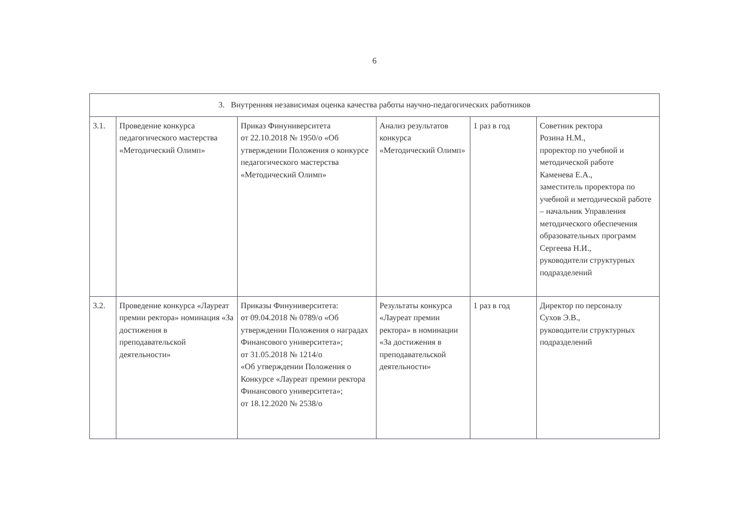6
| 3. Внутренняя независимая оценка качества работы научно-педагогических работников | | | | | |
| --- | --- | --- | --- | --- | --- |
| 3.1. | Проведение конкурса педагогического мастерства «Методический Олимп» | Приказ Финуниверситета от 22.10.2018 № 1950/о «Об утверждении Положения о конкурсе педагогического мастерства «Методический Олимп» | Анализ результатов конкурса «Методический Олимп» | 1 раз в год | Советник ректора Розина Н.М., проректор по учебной и методической работе Каменева Е.А., заместитель проректора по учебной и методической работе – начальник Управления методического обеспечения образовательных программ Сергеева Н.И., руководители структурных подразделений |
| 3.2. | Проведение конкурса «Лауреат премии ректора» номинация «За достижения в преподавательской деятельности» | Приказы Финуниверситета: от 09.04.2018 № 0789/о «Об утверждении Положения о наградах Финансового университета»; от 31.05.2018 № 1214/о «Об утверждении Положения о Конкурсе «Лауреат премии ректора Финансового университета»; от 18.12.2020 № 2538/о | Результаты конкурса «Лауреат премии ректора» в номинации «За достижения в преподавательской деятельности» | 1 раз в год | Директор по персоналу Сухов Э.В., руководители структурных подразделений |